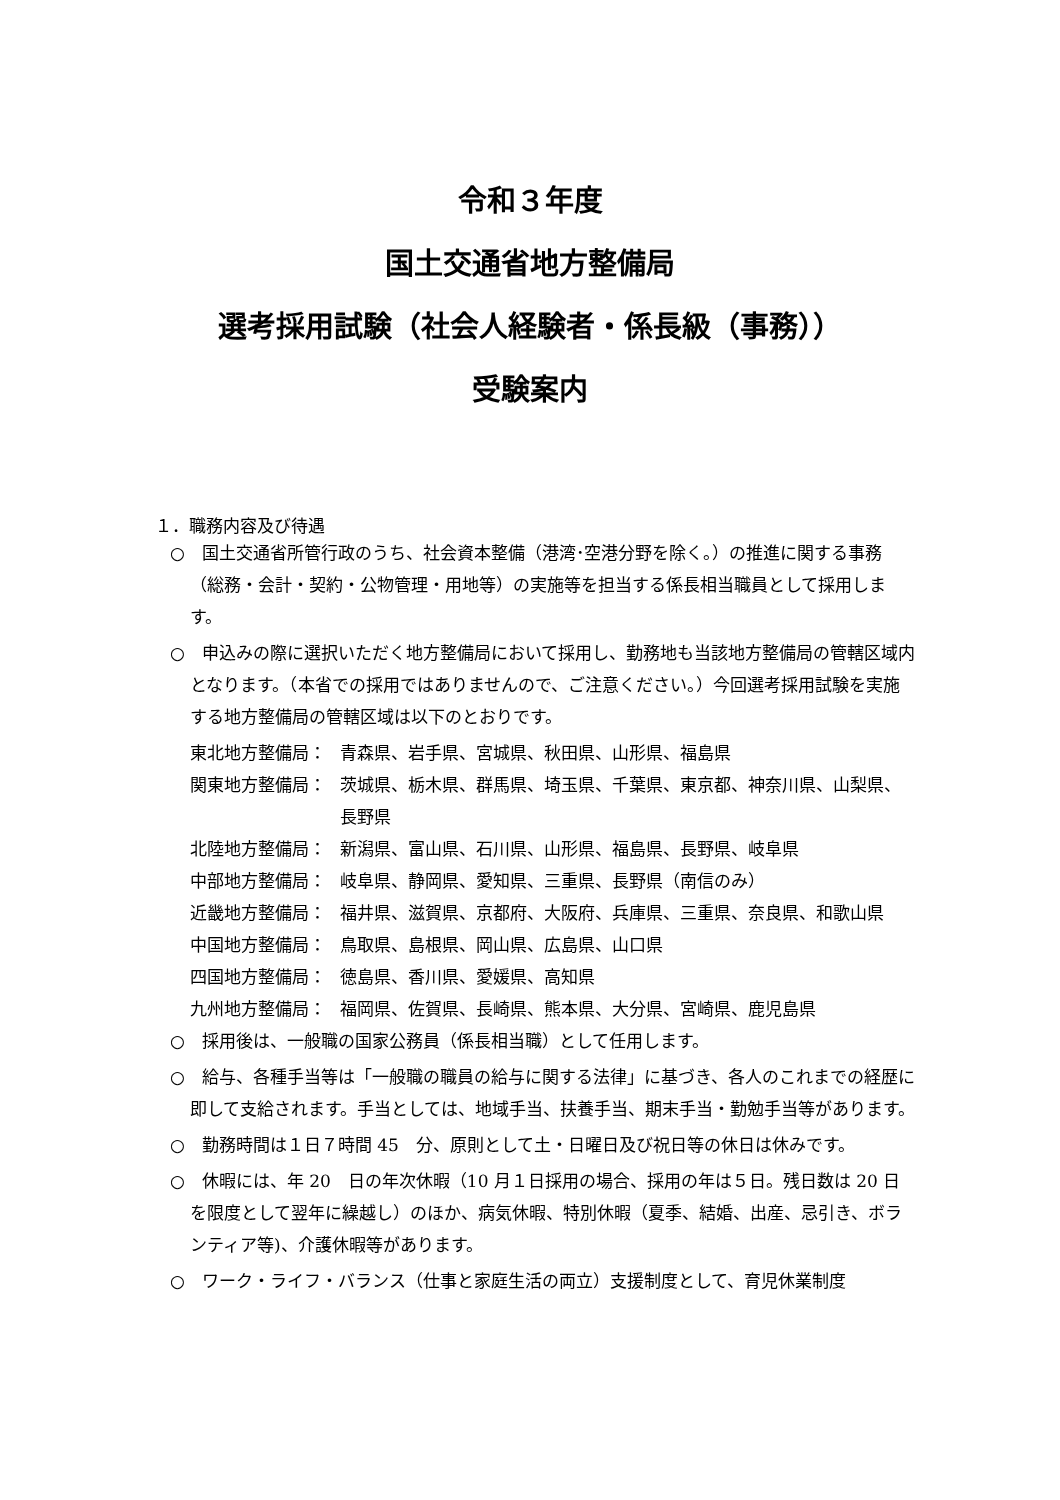令和３年度
国土交通省地方整備局
選考採用試験（社会人経験者・係長級（事務））
受験案内
１．職務内容及び待遇
○　国土交通省所管行政のうち、社会資本整備（港湾･空港分野を除く。）の推進に関する事務（総務・会計・契約・公物管理・用地等）の実施等を担当する係長相当職員として採用します。
○　申込みの際に選択いただく地方整備局において採用し、勤務地も当該地方整備局の管轄区域内となります。（本省での採用ではありませんので、ご注意ください。）今回選考採用試験を実施する地方整備局の管轄区域は以下のとおりです。
東北地方整備局： 青森県、岩手県、宮城県、秋田県、山形県、福島県
関東地方整備局： 茨城県、栃木県、群馬県、埼玉県、千葉県、東京都、神奈川県、山梨県、長野県
北陸地方整備局： 新潟県、富山県、石川県、山形県、福島県、長野県、岐阜県
中部地方整備局： 岐阜県、静岡県、愛知県、三重県、長野県（南信のみ）
近畿地方整備局： 福井県、滋賀県、京都府、大阪府、兵庫県、三重県、奈良県、和歌山県
中国地方整備局： 鳥取県、島根県、岡山県、広島県、山口県
四国地方整備局： 徳島県、香川県、愛媛県、高知県
九州地方整備局： 福岡県、佐賀県、長崎県、熊本県、大分県、宮崎県、鹿児島県
○　採用後は、一般職の国家公務員（係長相当職）として任用します。
○　給与、各種手当等は「一般職の職員の給与に関する法律」に基づき、各人のこれまでの経歴に即して支給されます。手当としては、地域手当、扶養手当、期末手当・勤勉手当等があります。
○　勤務時間は１日７時間 45　分、原則として土・日曜日及び祝日等の休日は休みです。
○　休暇には、年 20　日の年次休暇（10 月１日採用の場合、採用の年は５日。残日数は 20 日を限度として翌年に繰越し）のほか、病気休暇、特別休暇（夏季、結婚、出産、忌引き、ボランティア等)、介護休暇等があります。
○　ワーク・ライフ・バランス（仕事と家庭生活の両立）支援制度として、育児休業制度